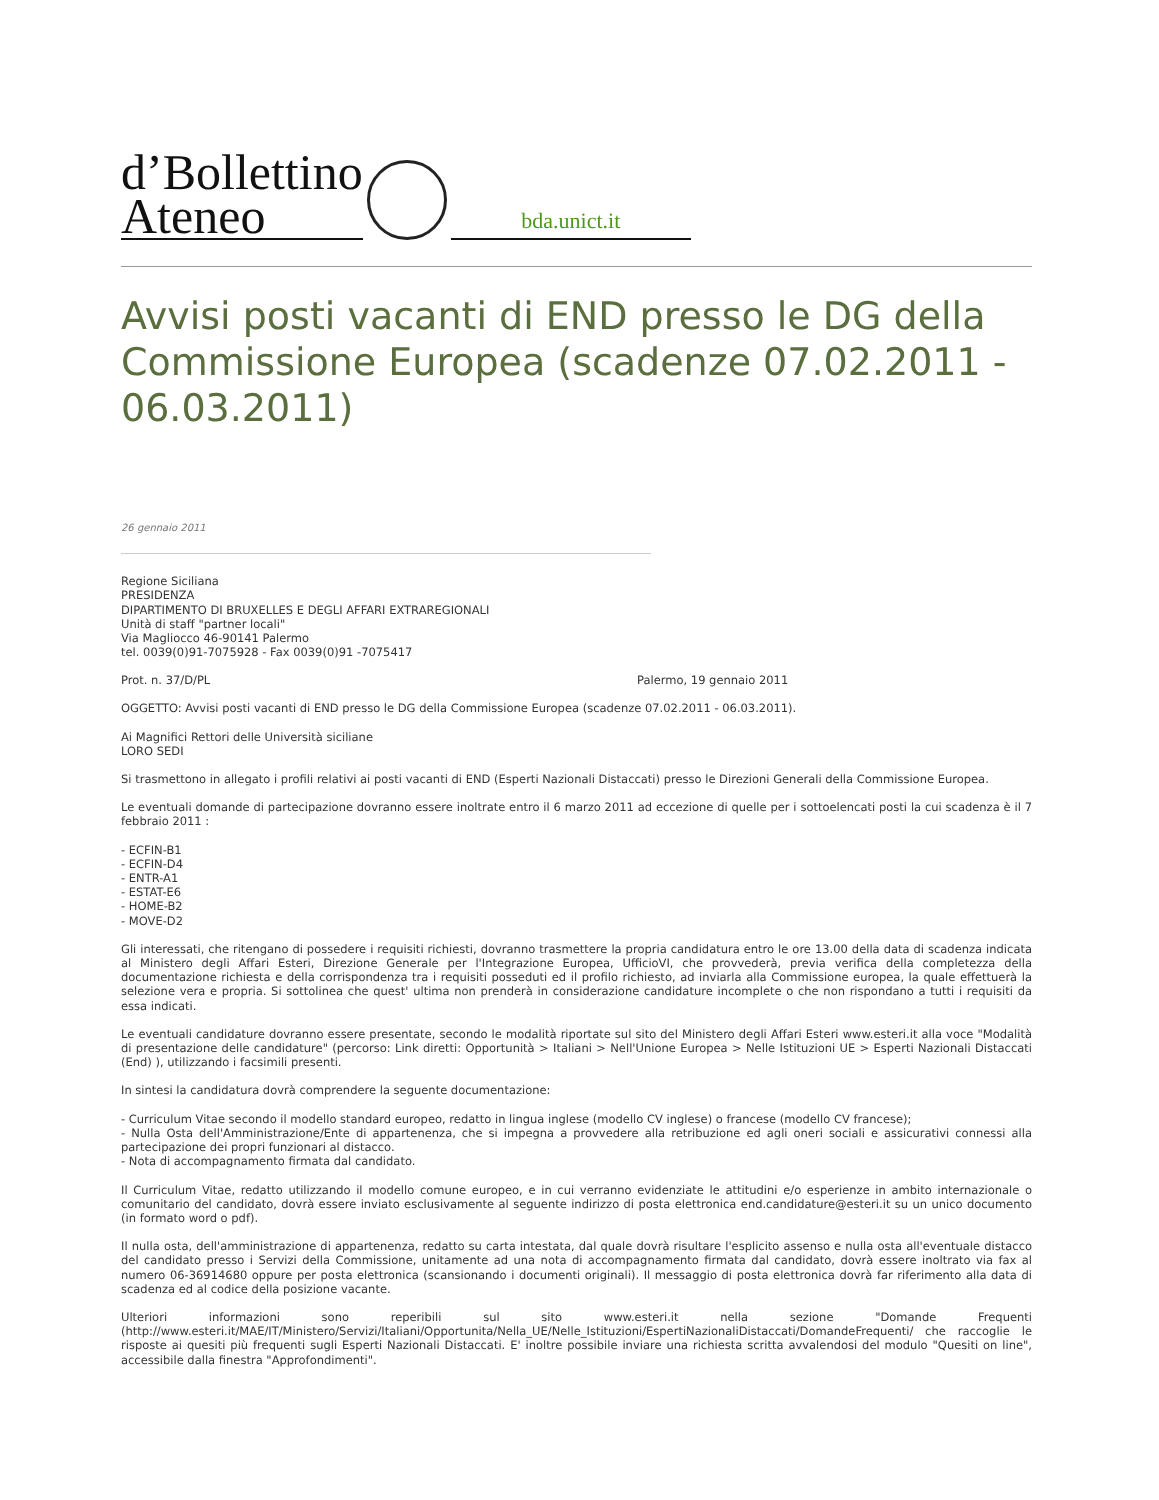d’Bollettino
Ateneo
bda.unict.it
Avvisi posti vacanti di END presso le DG della Commissione Europea (scadenze 07.02.2011 - 06.03.2011)
26 gennaio 2011
Regione Siciliana
PRESIDENZA
DIPARTIMENTO DI BRUXELLES E DEGLI AFFARI EXTRAREGIONALI
Unità di staff "partner locali"
Via Magliocco 46-90141 Palermo
tel. 0039(0)91-7075928 - Fax 0039(0)91 -7075417
Prot. n. 37/D/PL Palermo, 19 gennaio 2011
OGGETTO: Avvisi posti vacanti di END presso le DG della Commissione Europea (scadenze 07.02.2011 - 06.03.2011).
Ai Magnifici Rettori delle Università siciliane
LORO SEDI
Si trasmettono in allegato i profili relativi ai posti vacanti di END (Esperti Nazionali Distaccati) presso le Direzioni Generali della Commissione Europea.
Le eventuali domande di partecipazione dovranno essere inoltrate entro il 6 marzo 2011 ad eccezione di quelle per i sottoelencati posti la cui scadenza è il 7 febbraio 2011 :
- ECFIN-B1
- ECFIN-D4
- ENTR-A1
- ESTAT-E6
- HOME-B2
- MOVE-D2
Gli interessati, che ritengano di possedere i requisiti richiesti, dovranno trasmettere la propria candidatura entro le ore 13.00 della data di scadenza indicata al Ministero degli Affari Esteri, Direzione Generale per l'Integrazione Europea, UfficioVI, che provvederà, previa verifica della completezza della documentazione richiesta e della corrispondenza tra i requisiti posseduti ed il profilo richiesto, ad inviarla alla Commissione europea, la quale effettuerà la selezione vera e propria. Si sottolinea che quest' ultima non prenderà in considerazione candidature incomplete o che non rispondano a tutti i requisiti da essa indicati.
Le eventuali candidature dovranno essere presentate, secondo le modalità riportate sul sito del Ministero degli Affari Esteri www.esteri.it alla voce "Modalità di presentazione delle candidature" (percorso: Link diretti: Opportunità > Italiani > Nell'Unione Europea > Nelle Istituzioni UE > Esperti Nazionali Distaccati (End) ), utilizzando i facsimili presenti.
In sintesi la candidatura dovrà comprendere la seguente documentazione:
- Curriculum Vitae secondo il modello standard europeo, redatto in lingua inglese (modello CV inglese) o francese (modello CV francese);
- Nulla Osta dell'Amministrazione/Ente di appartenenza, che si impegna a provvedere alla retribuzione ed agli oneri sociali e assicurativi connessi alla partecipazione dei propri funzionari al distacco.
- Nota di accompagnamento firmata dal candidato.
Il Curriculum Vitae, redatto utilizzando il modello comune europeo, e in cui verranno evidenziate le attitudini e/o esperienze in ambito internazionale o comunitario del candidato, dovrà essere inviato esclusivamente al seguente indirizzo di posta elettronica end.candidature@esteri.it su un unico documento (in formato word o pdf).
Il nulla osta, dell'amministrazione di appartenenza, redatto su carta intestata, dal quale dovrà risultare l'esplicito assenso e nulla osta all'eventuale distacco del candidato presso i Servizi della Commissione, unitamente ad una nota di accompagnamento firmata dal candidato, dovrà essere inoltrato via fax al numero 06-36914680 oppure per posta elettronica (scansionando i documenti originali). Il messaggio di posta elettronica dovrà far riferimento alla data di scadenza ed al codice della posizione vacante.
Ulteriori informazioni sono reperibili sul sito www.esteri.it nella sezione "Domande Frequenti (http://www.esteri.it/MAE/IT/Ministero/Servizi/Italiani/Opportunita/Nella_UE/Nelle_Istituzioni/EspertiNazionaliDistaccati/DomandeFrequenti/ che raccoglie le risposte ai quesiti più frequenti sugli Esperti Nazionali Distaccati. E' inoltre possibile inviare una richiesta scritta avvalendosi del modulo "Quesiti on line", accessibile dalla finestra "Approfondimenti".